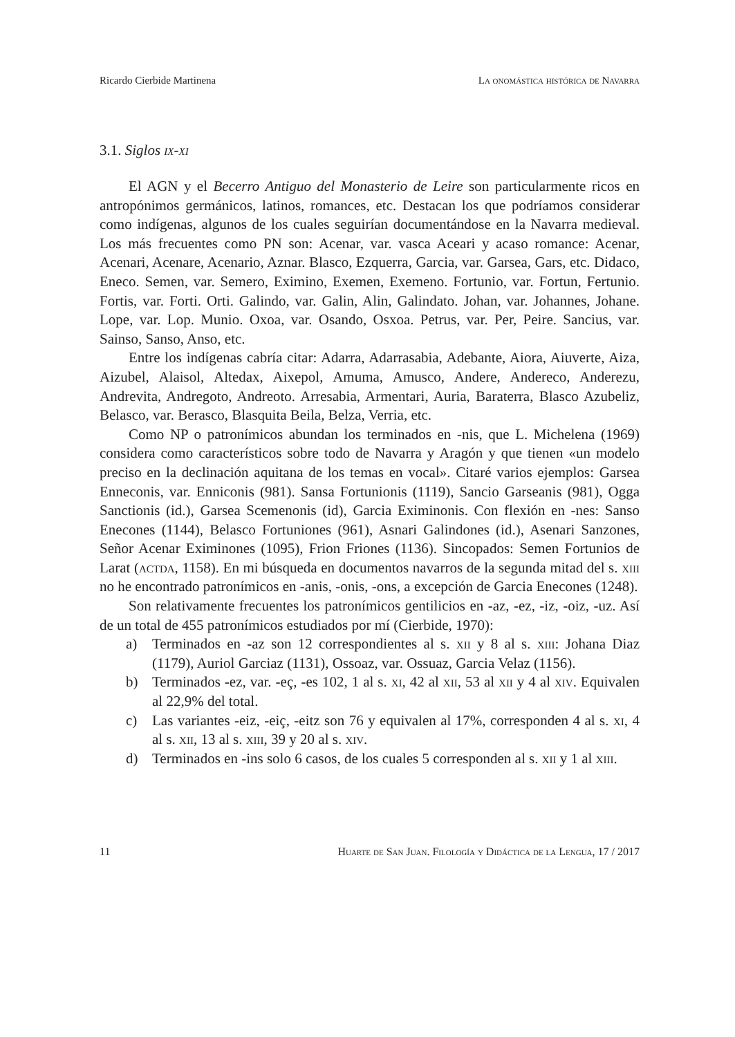Ricardo Cierbide Martinena La onomástica histórica de Navarra
3.1. Siglos ix-xi
El AGN y el Becerro Antiguo del Monasterio de Leire son particularmente ricos en antropónimos germánicos, latinos, romances, etc. Destacan los que podríamos considerar como indígenas, algunos de los cuales seguirían documentándose en la Navarra medieval. Los más frecuentes como PN son: Acenar, var. vasca Aceari y acaso romance: Acenar, Acenari, Acenare, Acenario, Aznar. Blasco, Ezquerra, Garcia, var. Garsea, Gars, etc. Didaco, Eneco. Semen, var. Semero, Eximino, Exemen, Exemeno. Fortunio, var. Fortun, Fertunio. Fortis, var. Forti. Orti. Galindo, var. Galin, Alin, Galindato. Johan, var. Johannes, Johane. Lope, var. Lop. Munio. Oxoa, var. Osando, Osxoa. Petrus, var. Per, Peire. Sancius, var. Sainso, Sanso, Anso, etc.
Entre los indígenas cabría citar: Adarra, Adarrasabia, Adebante, Aiora, Aiuverte, Aiza, Aizubel, Alaisol, Altedax, Aixepol, Amuma, Amusco, Andere, Andereco, Anderezu, Andrevita, Andregoto, Andreoto. Arresabia, Armentari, Auria, Baraterra, Blasco Azubeliz, Belasco, var. Berasco, Blasquita Beila, Belza, Verria, etc.
Como NP o patronímicos abundan los terminados en -nis, que L. Michelena (1969) considera como característicos sobre todo de Navarra y Aragón y que tienen «un modelo preciso en la declinación aquitana de los temas en vocal». Citaré varios ejemplos: Garsea Enneconis, var. Enniconis (981). Sansa Fortunionis (1119), Sancio Garseanis (981), Ogga Sanctionis (id.), Garsea Scemenonis (id), Garcia Eximinonis. Con flexión en -nes: Sanso Enecones (1144), Belasco Fortuniones (961), Asnari Galindones (id.), Asenari Sanzones, Señor Acenar Eximinones (1095), Frion Friones (1136). Sincopados: Semen Fortunios de Larat (actda, 1158). En mi búsqueda en documentos navarros de la segunda mitad del s. xiii no he encontrado patronímicos en -anis, -onis, -ons, a excepción de Garcia Enecones (1248).
Son relativamente frecuentes los patronímicos gentilicios en -az, -ez, -iz, -oiz, -uz. Así de un total de 455 patronímicos estudiados por mí (Cierbide, 1970):
a) Terminados en -az son 12 correspondientes al s. xii y 8 al s. xiii: Johana Diaz (1179), Auriol Garciaz (1131), Ossoaz, var. Ossuaz, Garcia Velaz (1156).
b) Terminados -ez, var. -eç, -es 102, 1 al s. xi, 42 al xii, 53 al xii y 4 al xiv. Equivalen al 22,9% del total.
c) Las variantes -eiz, -eiç, -eitz son 76 y equivalen al 17%, corresponden 4 al s. xi, 4 al s. xii, 13 al s. xiii, 39 y 20 al s. xiv.
d) Terminados en -ins solo 6 casos, de los cuales 5 corresponden al s. xii y 1 al xiii.
11 Huarte de San Juan. Filología y Didáctica de la Lengua, 17 / 2017